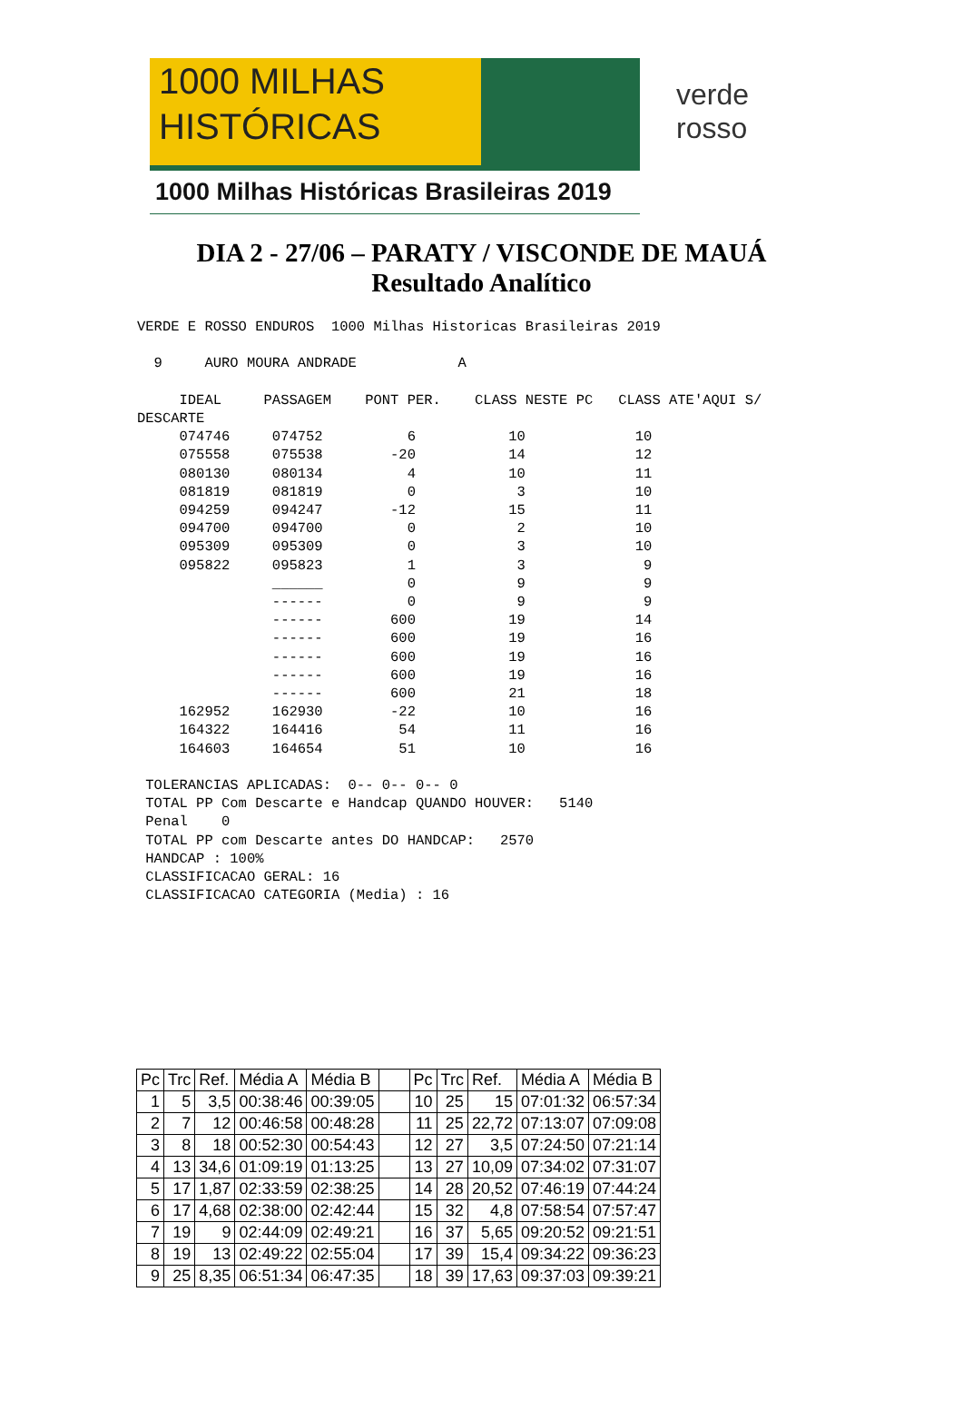1000 MILHAS
HISTÓRICAS
1000 Milhas Históricas Brasileiras 2019
verde
rosso
DIA 2 - 27/06 – PARATY / VISCONDE DE MAUÁ
Resultado Analítico
VERDE E ROSSO ENDUROS  1000 Milhas Historicas Brasileiras 2019

  9     AURO MOURA ANDRADE            A

     IDEAL     PASSAGEM    PONT PER.    CLASS NESTE PC   CLASS ATE'AQUI S/
DESCARTE
     074746     074752          6           10             10
     075558     075538        -20           14             12
     080130     080134          4           10             11
     081819     081819          0            3             10
     094259     094247        -12           15             11
     094700     094700          0            2             10
     095309     095309          0            3             10
     095822     095823          1            3              9
                ______          0            9              9
                ------          0            9              9
                ------        600           19             14
                ------        600           19             16
                ------        600           19             16
                ------        600           19             16
                ------        600           21             18
     162952     162930        -22           10             16
     164322     164416         54           11             16
     164603     164654         51           10             16

 TOLERANCIAS APLICADAS:  0-- 0-- 0-- 0
 TOTAL PP Com Descarte e Handcap QUANDO HOUVER:   5140
 Penal    0
 TOTAL PP com Descarte antes DO HANDCAP:   2570
 HANDCAP : 100%
 CLASSIFICACAO GERAL: 16
 CLASSIFICACAO CATEGORIA (Media) : 16
| Pc | Trc | Ref. | Média A | Média B | | Pc | Trc | Ref. | Média A | Média B |
| --- | --- | --- | --- | --- | --- | --- | --- | --- | --- | --- |
| 1 | 5 | 3,5 | 00:38:46 | 00:39:05 | | 10 | 25 | 15 | 07:01:32 | 06:57:34 |
| 2 | 7 | 12 | 00:46:58 | 00:48:28 | | 11 | 25 | 22,72 | 07:13:07 | 07:09:08 |
| 3 | 8 | 18 | 00:52:30 | 00:54:43 | | 12 | 27 | 3,5 | 07:24:50 | 07:21:14 |
| 4 | 13 | 34,6 | 01:09:19 | 01:13:25 | | 13 | 27 | 10,09 | 07:34:02 | 07:31:07 |
| 5 | 17 | 1,87 | 02:33:59 | 02:38:25 | | 14 | 28 | 20,52 | 07:46:19 | 07:44:24 |
| 6 | 17 | 4,68 | 02:38:00 | 02:42:44 | | 15 | 32 | 4,8 | 07:58:54 | 07:57:47 |
| 7 | 19 | 9 | 02:44:09 | 02:49:21 | | 16 | 37 | 5,65 | 09:20:52 | 09:21:51 |
| 8 | 19 | 13 | 02:49:22 | 02:55:04 | | 17 | 39 | 15,4 | 09:34:22 | 09:36:23 |
| 9 | 25 | 8,35 | 06:51:34 | 06:47:35 | | 18 | 39 | 17,63 | 09:37:03 | 09:39:21 |